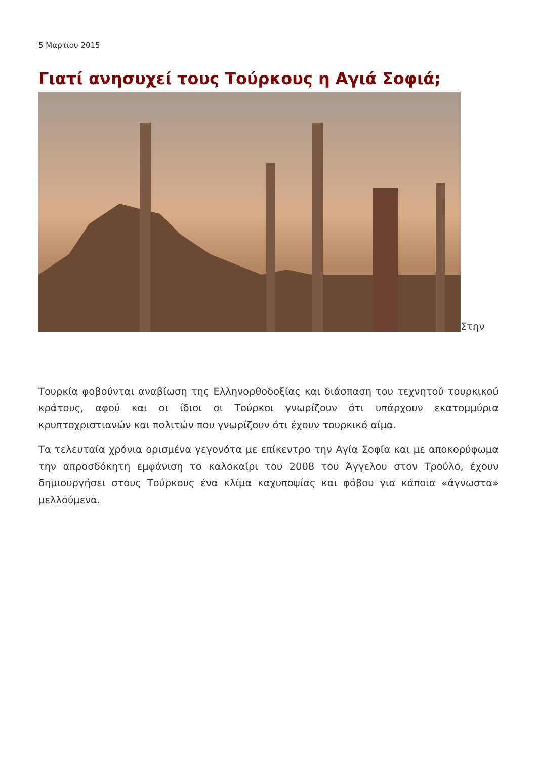5 Μαρτίου 2015
Γιατί ανησυχεί τους Τούρκους η Αγιά Σοφιά;
Στην
Τουρκία φοβούνται αναβίωση της Ελληνορθοδοξίας και διάσπαση του τεχνητού τουρκικού κράτους, αφού και οι ίδιοι οι Τούρκοι γνωρίζουν ότι υπάρχουν εκατομμύρια κρυπτοχριστιανών και πολιτών που γνωρίζουν ότι έχουν τουρκικό αίμα.
Τα τελευταία χρόνια ορισμένα γεγονότα με επίκεντρο την Αγία Σοφία και με αποκορύφωμα την απροσδόκητη εμφάνιση το καλοκαίρι του 2008 του Άγγελου στον Τρούλο, έχουν δημιουργήσει στους Τούρκους ένα κλίμα καχυποψίας και φόβου για κάποια «άγνωστα» μελλούμενα.